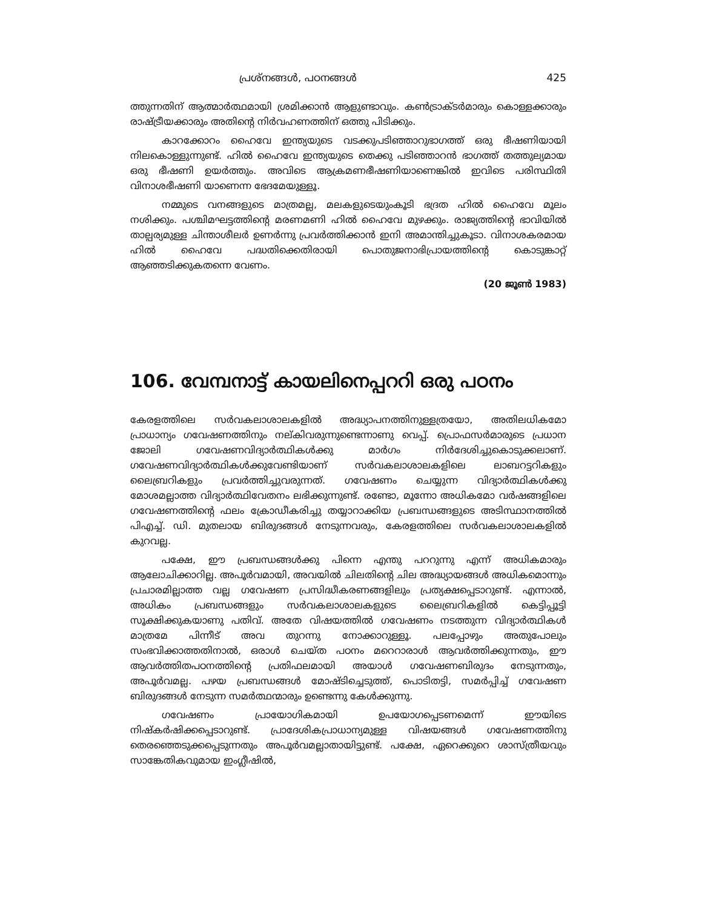പ്രശ്നങ്ങൾ, പഠനങ്ങൾ 425
ത്തുന്നതിന് ആത്മാർത്ഥമായി ശ്രമിക്കാൻ ആളുണ്ടാവും. കൺട്രാക്ടർമാരും കൊള്ളക്കാരും രാഷ്ട്രീയക്കാരും അതിന്റെ നിർവഹണത്തിന് ഒത്തു പിടിക്കും.
കാറക്കോറം ഹൈവേ ഇന്ത്യയുടെ വടക്കുപടിഞ്ഞാറുഭാഗത്ത് ഒരു ഭീഷണിയായി നിലകൊള്ളുന്നുണ്ട്. ഹിൽ ഹൈവേ ഇന്ത്യയുടെ തെക്കു പടിഞ്ഞാറൻ ഭാഗത്ത് തത്തുല്യമായ ഒരു ഭീഷണി ഉയർത്തും. അവിടെ ആക്രമണഭീഷണിയാണെങ്കിൽ ഇവിടെ പരിസ്ഥിതി വിനാശഭീഷണി യാണെന്ന ഭേദമേയുള്ളൂ.
നമ്മുടെ വനങ്ങളുടെ മാത്രമല്ല, മലകളുടെയുംകൂടി ഭദ്രത ഹിൽ ഹൈവേ മൂലം നശിക്കും. പശ്ചിമഘട്ടത്തിന്റെ മരണമണി ഹിൽ ഹൈവേ മുഴക്കും. രാജ്യത്തിന്റെ ഭാവിയിൽ താല്പര്യമുള്ള ചിന്താശീലർ ഉണർന്നു പ്രവർത്തിക്കാൻ ഇനി അമാന്തിച്ചുകൂടാ. വിനാശകരമായ ഹിൽ ഹൈവേ പദ്ധതിക്കെതിരായി പൊതുജനാഭിപ്രായത്തിന്റെ കൊടുങ്കാറ്റ് ആഞ്ഞടിക്കുകതന്നെ വേണം.
(20 ജൂൺ 1983)
106. വേമ്പനാട്ട് കായലിനെപ്പററി ഒരു പഠനം
കേരളത്തിലെ സർവകലാശാലകളിൽ അദ്ധ്യാപനത്തിനുള്ളത്രയോ, അതിലധികമോ പ്രാധാന്യം ഗവേഷണത്തിനും നല്കിവരുന്നുണ്ടെന്നാണു വെപ്പ്. പ്രൊഫസർമാരുടെ പ്രധാന ജോലി ഗവേഷണവിദ്യാർത്ഥികൾക്കു മാർഗം നിർദേശിച്ചുകൊടുക്കലാണ്. ഗവേഷണവിദ്യാർത്ഥികൾക്കുവേണ്ടിയാണ് സർവകലാശാലകളിലെ ലാബറട്ടറികളും ലൈബ്രറികളും പ്രവർത്തിച്ചുവരുന്നത്. ഗവേഷണം ചെയ്യുന്ന വിദ്യാർത്ഥികൾക്കു മോശമല്ലാത്ത വിദ്യാർത്ഥിവേതനം ലഭിക്കുന്നുണ്ട്. രണ്ടോ, മൂന്നോ അധികമോ വർഷങ്ങളിലെ ഗവേഷണത്തിന്റെ ഫലം ക്രോഡീകരിച്ചു തയ്യാറാക്കിയ പ്രബന്ധങ്ങളുടെ അടിസ്ഥാനത്തിൽ പിഎച്ച്. ഡി. മുതലായ ബിരുദങ്ങൾ നേടുന്നവരും, കേരളത്തിലെ സർവകലാശാലകളിൽ കുറവല്ല.
പക്ഷേ, ഈ പ്രബന്ധങ്ങൾക്കു പിന്നെ എന്തു പററുന്നു എന്ന് അധികമാരും ആലോചിക്കാറില്ല. അപൂർവമായി, അവയിൽ ചിലതിന്റെ ചില അദ്ധ്യായങ്ങൾ അധികമൊന്നും പ്രചാരമില്ലാത്ത വല്ല ഗവേഷണ പ്രസിദ്ധീകരണങ്ങളിലും പ്രത്യക്ഷപ്പെടാറുണ്ട്. എന്നാൽ, അധികം പ്രബന്ധങ്ങളും സർവകലാശാലകളുടെ ലൈബ്രറികളിൽ കെട്ടിപ്പൂട്ടി സൂക്ഷിക്കുകയാണു പതിവ്. അതേ വിഷയത്തിൽ ഗവേഷണം നടത്തുന്ന വിദ്യാർത്ഥികൾ മാത്രമേ പിന്നീട് അവ തുറന്നു നോക്കാറുള്ളൂ. പലപ്പോഴും അതുപോലും സംഭവിക്കാത്തതിനാൽ, ഒരാൾ ചെയ്ത പഠനം മറെറാരാൾ ആവർത്തിക്കുന്നതും, ഈ ആവർത്തിതപഠനത്തിന്റെ പ്രതിഫലമായി അയാൾ ഗവേഷണബിരുദം നേടുന്നതും, അപൂർവമല്ല. പഴയ പ്രബന്ധങ്ങൾ മോഷ്ടിച്ചെടുത്ത്, പൊടിതട്ടി, സമർപ്പിച്ച് ഗവേഷണ ബിരുദങ്ങൾ നേടുന്ന സമർത്ഥന്മാരും ഉണ്ടെന്നു കേൾക്കുന്നു.
ഗവേഷണം പ്രായോഗികമായി ഉപയോഗപ്പെടണമെന്ന് ഈയിടെ നിഷ്കർഷിക്കപ്പെടാറുണ്ട്. പ്രാദേശികപ്രാധാന്യമുള്ള വിഷയങ്ങൾ ഗവേഷണത്തിനു തെരഞ്ഞെടുക്കപ്പെടുന്നതും അപൂർവമല്ലാതായിട്ടുണ്ട്. പക്ഷേ, ഏറെക്കുറെ ശാസ്ത്രീയവും സാങ്കേതികവുമായ ഇംഗ്ലീഷിൽ,